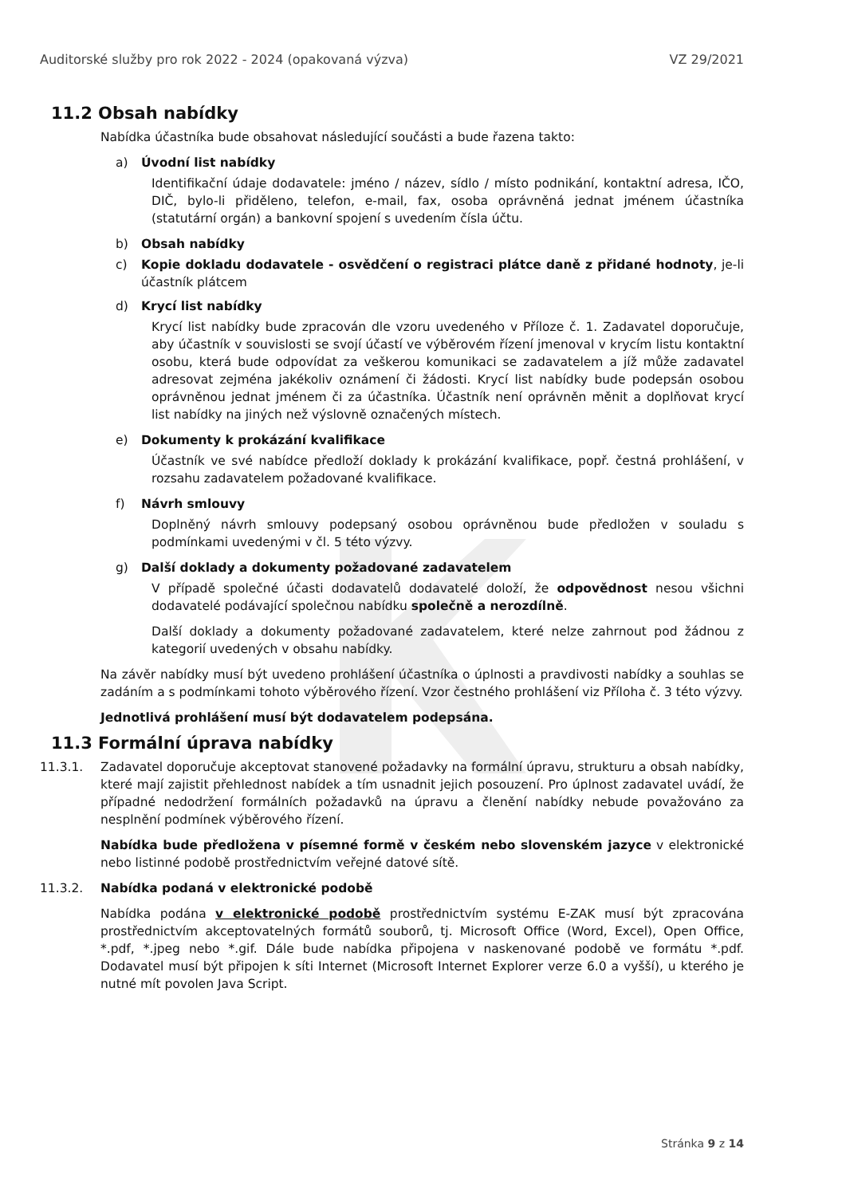Auditorské služby pro rok 2022 - 2024 (opakovaná výzva) VZ 29/2021
11.2 Obsah nabídky
Nabídka účastníka bude obsahovat následující součásti a bude řazena takto:
a) Úvodní list nabídky
Identifikační údaje dodavatele: jméno / název, sídlo / místo podnikání, kontaktní adresa, IČO, DIČ, bylo-li přiděleno, telefon, e-mail, fax, osoba oprávněná jednat jménem účastníka (statutární orgán) a bankovní spojení s uvedením čísla účtu.
b) Obsah nabídky
c) Kopie dokladu dodavatele - osvědčení o registraci plátce daně z přidané hodnoty, je-li účastník plátcem
d) Krycí list nabídky
Krycí list nabídky bude zpracován dle vzoru uvedeného v Příloze č. 1. Zadavatel doporučuje, aby účastník v souvislosti se svojí účastí ve výběrovém řízení jmenoval v krycím listu kontaktní osobu, která bude odpovídat za veškerou komunikaci se zadavatelem a jíž může zadavatel adresovat zejména jakékoliv oznámení či žádosti. Krycí list nabídky bude podepsán osobou oprávněnou jednat jménem či za účastníka. Účastník není oprávněn měnit a doplňovat krycí list nabídky na jiných než výslovně označených místech.
e) Dokumenty k prokázání kvalifikace
Účastník ve své nabídce předloží doklady k prokázání kvalifikace, popř. čestná prohlášení, v rozsahu zadavatelem požadované kvalifikace.
f) Návrh smlouvy
Doplněný návrh smlouvy podepsaný osobou oprávněnou bude předložen v souladu s podmínkami uvedenými v čl. 5 této výzvy.
g) Další doklady a dokumenty požadované zadavatelem
V případě společné účasti dodavatelů dodavatelé doloží, že odpovědnost nesou všichni dodavatelé podávající společnou nabídku společně a nerozdílně.
Další doklady a dokumenty požadované zadavatelem, které nelze zahrnout pod žádnou z kategorií uvedených v obsahu nabídky.
Na závěr nabídky musí být uvedeno prohlášení účastníka o úplnosti a pravdivosti nabídky a souhlas se zadáním a s podmínkami tohoto výběrového řízení. Vzor čestného prohlášení viz Příloha č. 3 této výzvy.
Jednotlivá prohlášení musí být dodavatelem podepsána.
11.3 Formální úprava nabídky
11.3.1. Zadavatel doporučuje akceptovat stanovené požadavky na formální úpravu, strukturu a obsah nabídky, které mají zajistit přehlednost nabídek a tím usnadnit jejich posouzení. Pro úplnost zadavatel uvádí, že případné nedodržení formálních požadavků na úpravu a členění nabídky nebude považováno za nesplnění podmínek výběrového řízení.
Nabídka bude předložena v písemné formě v českém nebo slovenském jazyce v elektronické nebo listinné podobě prostřednictvím veřejné datové sítě.
11.3.2. Nabídka podaná v elektronické podobě
Nabídka podána v elektronické podobě prostřednictvím systému E-ZAK musí být zpracována prostřednictvím akceptovatelných formátů souborů, tj. Microsoft Office (Word, Excel), Open Office, *.pdf, *.jpeg nebo *.gif. Dále bude nabídka připojena v naskenované podobě ve formátu *.pdf. Dodavatel musí být připojen k síti Internet (Microsoft Internet Explorer verze 6.0 a vyšší), u kterého je nutné mít povolen Java Script.
Stránka 9 z 14